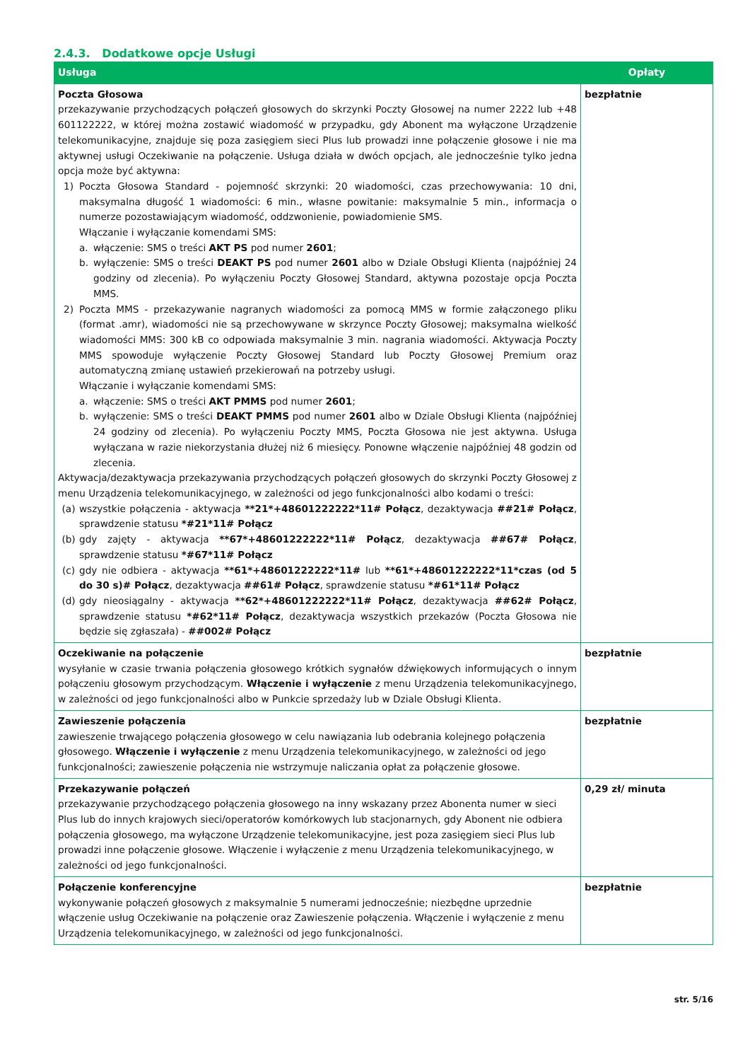2.4.3. Dodatkowe opcje Usługi
| Usługa | Opłaty |
| --- | --- |
| Poczta Głosowa przekazywanie przychodzących połączeń głosowych do skrzynki Poczty Głosowej na numer 2222 lub +48 601122222, w której można zostawić wiadomość w przypadku, gdy Abonent ma wyłączone Urządzenie telekomunikacyjne, znajduje się poza zasięgiem sieci Plus lub prowadzi inne połączenie głosowe i nie ma aktywnej usługi Oczekiwanie na połączenie. Usługa działa w dwóch opcjach, ale jednocześnie tylko jedna opcja może być aktywna: 1) Poczta Głosowa Standard - pojemność skrzynki: 20 wiadomości, czas przechowywania: 10 dni, maksymalna długość 1 wiadomości: 6 min., własne powitanie: maksymalnie 5 min., informacja o numerze pozostawiającym wiadomość, oddzwonienie, powiadomienie SMS. Włączanie i wyłączanie komendami SMS: a. włączenie: SMS o treści AKT PS pod numer 2601 ; b. wyłączenie: SMS o treści DEAKT PS pod numer 2601 albo w Dziale Obsługi Klienta (najpóźniej 24 godziny od zlecenia). Po wyłączeniu Poczty Głosowej Standard, aktywna pozostaje opcja Poczta MMS. 2) Poczta MMS - przekazywanie nagranych wiadomości za pomocą MMS w formie załączonego pliku (format .amr), wiadomości nie są przechowywane w skrzynce Poczty Głosowej; maksymalna wielkość wiadomości MMS: 300 kB co odpowiada maksymalnie 3 min. nagrania wiadomości. Aktywacja Poczty MMS spowoduje wyłączenie Poczty Głosowej Standard lub Poczty Głosowej Premium oraz automatyczną zmianę ustawień przekierowań na potrzeby usługi. Włączanie i wyłączanie komendami SMS: a. włączenie: SMS o treści AKT PMMS pod numer 2601 ; b. wyłączenie: SMS o treści DEAKT PMMS pod numer 2601 albo w Dziale Obsługi Klienta (najpóźniej 24 godziny od zlecenia). Po wyłączeniu Poczty MMS, Poczta Głosowa nie jest aktywna. Usługa wyłączana w razie niekorzystania dłużej niż 6 miesięcy. Ponowne włączenie najpóźniej 48 godzin od zlecenia. Aktywacja/dezaktywacja przekazywania przychodzących połączeń głosowych do skrzynki Poczty Głosowej z menu Urządzenia telekomunikacyjnego, w zależności od jego funkcjonalności albo kodami o treści: (a) wszystkie połączenia - aktywacja **21*+48601222222*11# Połącz , dezaktywacja ##21# Połącz , sprawdzenie statusu *#21*11# Połącz (b) gdy zajęty - aktywacja **67*+48601222222*11# Połącz , dezaktywacja ##67# Połącz , sprawdzenie statusu *#67*11# Połącz (c) gdy nie odbiera - aktywacja **61*+48601222222*11# lub **61*+48601222222*11*czas (od 5 do 30 s)# Połącz , dezaktywacja ##61# Połącz , sprawdzenie statusu *#61*11# Połącz (d) gdy nieosiągalny - aktywacja **62*+48601222222*11# Połącz , dezaktywacja ##62# Połącz , sprawdzenie statusu *#62*11# Połącz , dezaktywacja wszystkich przekazów (Poczta Głosowa nie będzie się zgłaszała) - ##002# Połącz | bezpłatnie |
| Oczekiwanie na połączenie wysyłanie w czasie trwania połączenia głosowego krótkich sygnałów dźwiękowych informujących o innym połączeniu głosowym przychodzącym. Włączenie i wyłączenie z menu Urządzenia telekomunikacyjnego, w zależności od jego funkcjonalności albo w Punkcie sprzedaży lub w Dziale Obsługi Klienta. | bezpłatnie |
| Zawieszenie połączenia zawieszenie trwającego połączenia głosowego w celu nawiązania lub odebrania kolejnego połączenia głosowego. Włączenie i wyłączenie z menu Urządzenia telekomunikacyjnego, w zależności od jego funkcjonalności; zawieszenie połączenia nie wstrzymuje naliczania opłat za połączenie głosowe. | bezpłatnie |
| Przekazywanie połączeń przekazywanie przychodzącego połączenia głosowego na inny wskazany przez Abonenta numer w sieci Plus lub do innych krajowych sieci/operatorów komórkowych lub stacjonarnych, gdy Abonent nie odbiera połączenia głosowego, ma wyłączone Urządzenie telekomunikacyjne, jest poza zasięgiem sieci Plus lub prowadzi inne połączenie głosowe. Włączenie i wyłączenie z menu Urządzenia telekomunikacyjnego, w zależności od jego funkcjonalności. | 0,29 zł/ minuta |
| Połączenie konferencyjne wykonywanie połączeń głosowych z maksymalnie 5 numerami jednocześnie; niezbędne uprzednie włączenie usług Oczekiwanie na połączenie oraz Zawieszenie połączenia. Włączenie i wyłączenie z menu Urządzenia telekomunikacyjnego, w zależności od jego funkcjonalności. | bezpłatnie |
str. 5/16